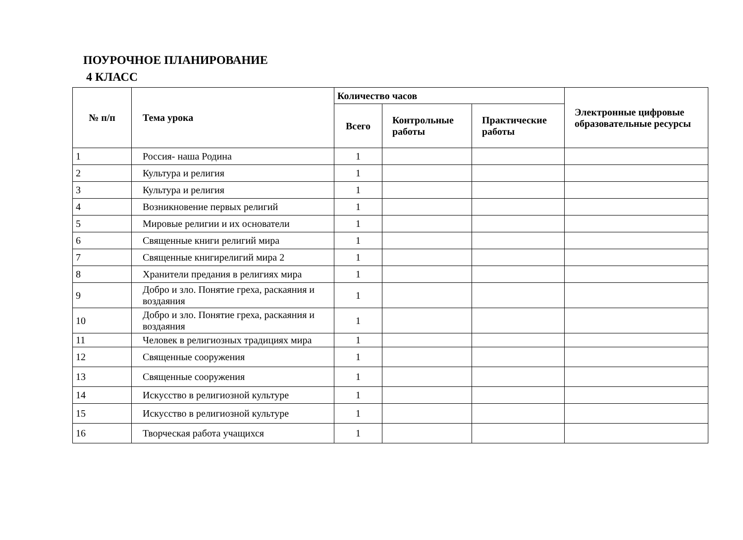ПОУРОЧНОЕ ПЛАНИРОВАНИЕ
4 КЛАСС
| № п/п | Тема урока | Количество часов | | | Электронные цифровые образовательные ресурсы |
| --- | --- | --- | --- | --- | --- |
| | | Всего | Контрольные работы | Практические работы | |
| 1 | Россия- наша Родина | 1 | | | |
| 2 | Культура и религия | 1 | | | |
| 3 | Культура и религия | 1 | | | |
| 4 | Возникновение первых религий | 1 | | | |
| 5 | Мировые религии и их основатели | 1 | | | |
| 6 | Священные книги религий мира | 1 | | | |
| 7 | Священные книгирелигий мира 2 | 1 | | | |
| 8 | Хранители предания в религиях мира | 1 | | | |
| 9 | Добро и зло. Понятие греха, раскаяния и воздаяния | 1 | | | |
| 10 | Добро и зло. Понятие греха, раскаяния и воздаяния | 1 | | | |
| 11 | Человек в религиозных традициях мира | 1 | | | |
| 12 | Священные сооружения | 1 | | | |
| 13 | Священные сооружения | 1 | | | |
| 14 | Искусство в религиозной культуре | 1 | | | |
| 15 | Искусство в религиозной культуре | 1 | | | |
| 16 | Творческая работа учащихся | 1 | | | |